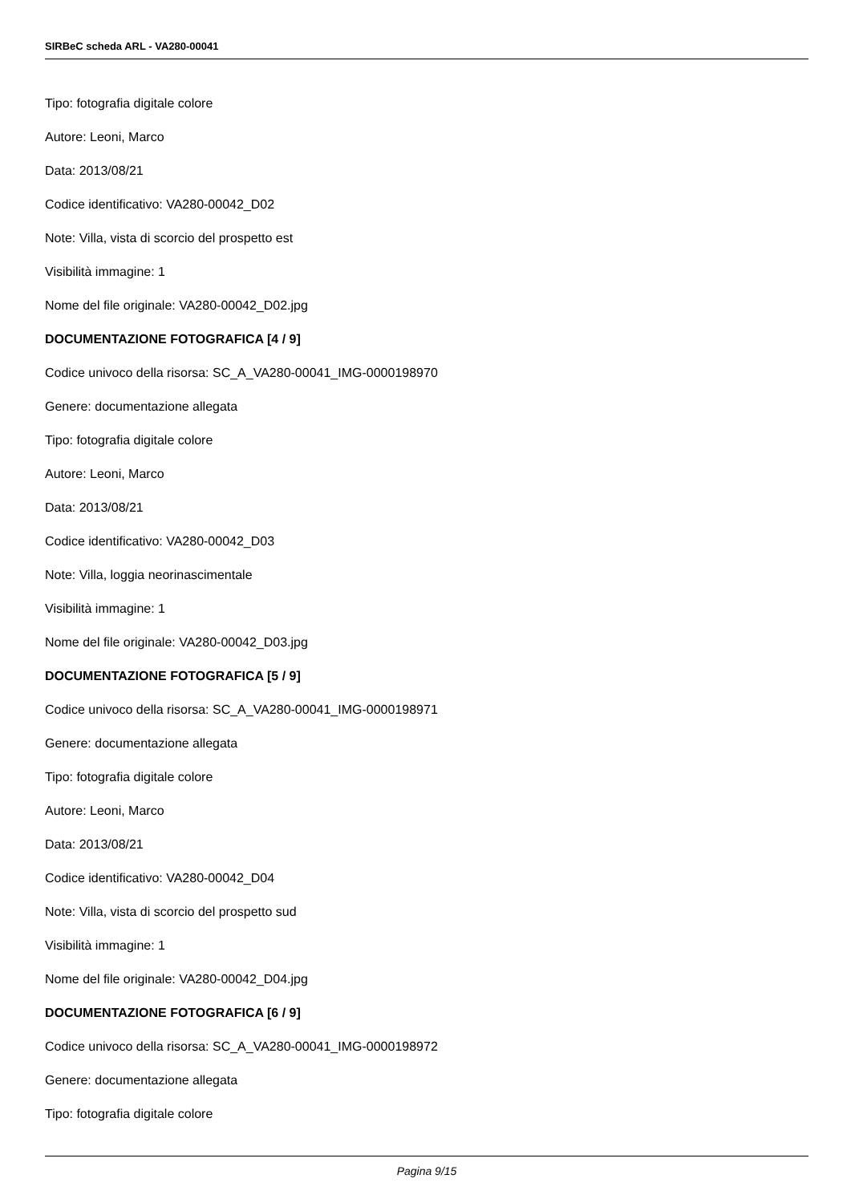SIRBeC scheda ARL - VA280-00041
Tipo: fotografia digitale colore
Autore: Leoni, Marco
Data: 2013/08/21
Codice identificativo: VA280-00042_D02
Note: Villa, vista di scorcio del prospetto est
Visibilità immagine: 1
Nome del file originale: VA280-00042_D02.jpg
DOCUMENTAZIONE FOTOGRAFICA [4 / 9]
Codice univoco della risorsa: SC_A_VA280-00041_IMG-0000198970
Genere: documentazione allegata
Tipo: fotografia digitale colore
Autore: Leoni, Marco
Data: 2013/08/21
Codice identificativo: VA280-00042_D03
Note: Villa, loggia neorinascimentale
Visibilità immagine: 1
Nome del file originale: VA280-00042_D03.jpg
DOCUMENTAZIONE FOTOGRAFICA [5 / 9]
Codice univoco della risorsa: SC_A_VA280-00041_IMG-0000198971
Genere: documentazione allegata
Tipo: fotografia digitale colore
Autore: Leoni, Marco
Data: 2013/08/21
Codice identificativo: VA280-00042_D04
Note: Villa, vista di scorcio del prospetto sud
Visibilità immagine: 1
Nome del file originale: VA280-00042_D04.jpg
DOCUMENTAZIONE FOTOGRAFICA [6 / 9]
Codice univoco della risorsa: SC_A_VA280-00041_IMG-0000198972
Genere: documentazione allegata
Tipo: fotografia digitale colore
Pagina 9/15